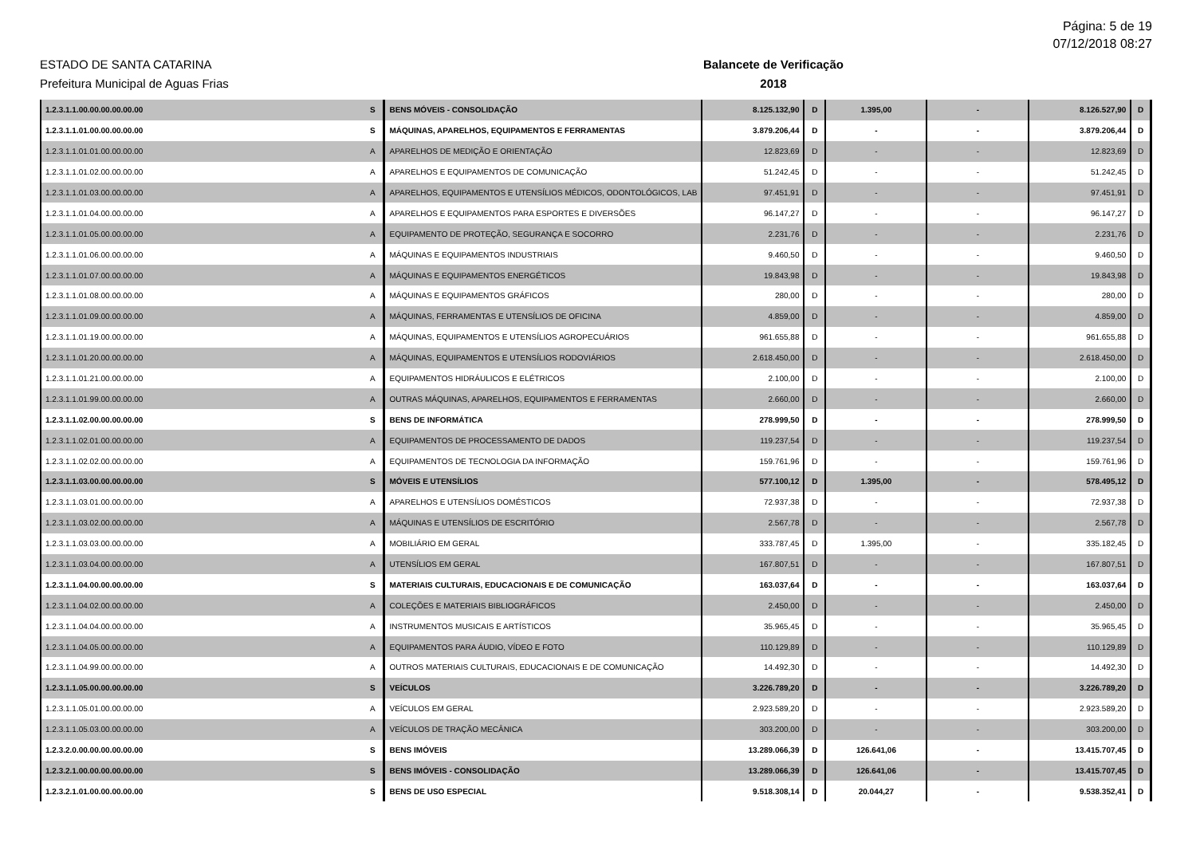Página: 5 de 19
07/12/2018 08:27
ESTADO DE SANTA CATARINA
Prefeitura Municipal de Aguas Frias
Balancete de Verificação
2018
| 1.2.3.1.1.00.00.00.00.00.00 | S | BENS MÓVEIS - CONSOLIDAÇÃO | 8.125.132,90 | D | 1.395,00 | - | 8.126.527,90 | D |
| 1.2.3.1.1.01.00.00.00.00.00 | S | MÁQUINAS, APARELHOS, EQUIPAMENTOS E FERRAMENTAS | 3.879.206,44 | D | - | - | 3.879.206,44 | D |
| 1.2.3.1.1.01.01.00.00.00.00 | A | APARELHOS DE MEDIÇÃO E ORIENTAÇÃO | 12.823,69 | D | - | - | 12.823,69 | D |
| 1.2.3.1.1.01.02.00.00.00.00 | A | APARELHOS E EQUIPAMENTOS DE COMUNICAÇÃO | 51.242,45 | D | - | - | 51.242,45 | D |
| 1.2.3.1.1.01.03.00.00.00.00 | A | APARELHOS, EQUIPAMENTOS E UTENSÍLIOS MÉDICOS, ODONTOLÓGICOS, LAB | 97.451,91 | D | - | - | 97.451,91 | D |
| 1.2.3.1.1.01.04.00.00.00.00 | A | APARELHOS E EQUIPAMENTOS PARA ESPORTES E DIVERSÕES | 96.147,27 | D | - | - | 96.147,27 | D |
| 1.2.3.1.1.01.05.00.00.00.00 | A | EQUIPAMENTO DE PROTEÇÃO, SEGURANÇA E SOCORRO | 2.231,76 | D | - | - | 2.231,76 | D |
| 1.2.3.1.1.01.06.00.00.00.00 | A | MÁQUINAS E EQUIPAMENTOS INDUSTRIAIS | 9.460,50 | D | - | - | 9.460,50 | D |
| 1.2.3.1.1.01.07.00.00.00.00 | A | MÁQUINAS E EQUIPAMENTOS ENERGÉTICOS | 19.843,98 | D | - | - | 19.843,98 | D |
| 1.2.3.1.1.01.08.00.00.00.00 | A | MÁQUINAS E EQUIPAMENTOS GRÁFICOS | 280,00 | D | - | - | 280,00 | D |
| 1.2.3.1.1.01.09.00.00.00.00 | A | MÁQUINAS, FERRAMENTAS E UTENSÍLIOS DE OFICINA | 4.859,00 | D | - | - | 4.859,00 | D |
| 1.2.3.1.1.01.19.00.00.00.00 | A | MÁQUINAS, EQUIPAMENTOS E UTENSÍLIOS AGROPECUÁRIOS | 961.655,88 | D | - | - | 961.655,88 | D |
| 1.2.3.1.1.01.20.00.00.00.00 | A | MÁQUINAS, EQUIPAMENTOS E UTENSÍLIOS RODOVIÁRIOS | 2.618.450,00 | D | - | - | 2.618.450,00 | D |
| 1.2.3.1.1.01.21.00.00.00.00 | A | EQUIPAMENTOS HIDRÁULICOS E ELÉTRICOS | 2.100,00 | D | - | - | 2.100,00 | D |
| 1.2.3.1.1.01.99.00.00.00.00 | A | OUTRAS MÁQUINAS, APARELHOS, EQUIPAMENTOS E FERRAMENTAS | 2.660,00 | D | - | - | 2.660,00 | D |
| 1.2.3.1.1.02.00.00.00.00.00 | S | BENS DE INFORMÁTICA | 278.999,50 | D | - | - | 278.999,50 | D |
| 1.2.3.1.1.02.01.00.00.00.00 | A | EQUIPAMENTOS DE PROCESSAMENTO DE DADOS | 119.237,54 | D | - | - | 119.237,54 | D |
| 1.2.3.1.1.02.02.00.00.00.00 | A | EQUIPAMENTOS DE TECNOLOGIA DA INFORMAÇÃO | 159.761,96 | D | - | - | 159.761,96 | D |
| 1.2.3.1.1.03.00.00.00.00.00 | S | MÓVEIS E UTENSÍLIOS | 577.100,12 | D | 1.395,00 | - | 578.495,12 | D |
| 1.2.3.1.1.03.01.00.00.00.00 | A | APARELHOS E UTENSÍLIOS DOMÉSTICOS | 72.937,38 | D | - | - | 72.937,38 | D |
| 1.2.3.1.1.03.02.00.00.00.00 | A | MÁQUINAS E UTENSÍLIOS DE ESCRITÓRIO | 2.567,78 | D | - | - | 2.567,78 | D |
| 1.2.3.1.1.03.03.00.00.00.00 | A | MOBILIÁRIO EM GERAL | 333.787,45 | D | 1.395,00 | - | 335.182,45 | D |
| 1.2.3.1.1.03.04.00.00.00.00 | A | UTENSÍLIOS EM GERAL | 167.807,51 | D | - | - | 167.807,51 | D |
| 1.2.3.1.1.04.00.00.00.00.00 | S | MATERIAIS CULTURAIS, EDUCACIONAIS E DE COMUNICAÇÃO | 163.037,64 | D | - | - | 163.037,64 | D |
| 1.2.3.1.1.04.02.00.00.00.00 | A | COLEÇÕES E MATERIAIS BIBLIOGRÁFICOS | 2.450,00 | D | - | - | 2.450,00 | D |
| 1.2.3.1.1.04.04.00.00.00.00 | A | INSTRUMENTOS MUSICAIS E ARTÍSTICOS | 35.965,45 | D | - | - | 35.965,45 | D |
| 1.2.3.1.1.04.05.00.00.00.00 | A | EQUIPAMENTOS PARA ÁUDIO, VÍDEO E FOTO | 110.129,89 | D | - | - | 110.129,89 | D |
| 1.2.3.1.1.04.99.00.00.00.00 | A | OUTROS MATERIAIS CULTURAIS, EDUCACIONAIS E DE COMUNICAÇÃO | 14.492,30 | D | - | - | 14.492,30 | D |
| 1.2.3.1.1.05.00.00.00.00.00 | S | VEÍCULOS | 3.226.789,20 | D | - | - | 3.226.789,20 | D |
| 1.2.3.1.1.05.01.00.00.00.00 | A | VEÍCULOS EM GERAL | 2.923.589,20 | D | - | - | 2.923.589,20 | D |
| 1.2.3.1.1.05.03.00.00.00.00 | A | VEÍCULOS DE TRAÇÃO MECÂNICA | 303.200,00 | D | - | - | 303.200,00 | D |
| 1.2.3.2.0.00.00.00.00.00.00 | S | BENS IMÓVEIS | 13.289.066,39 | D | 126.641,06 | - | 13.415.707,45 | D |
| 1.2.3.2.1.00.00.00.00.00.00 | S | BENS IMÓVEIS - CONSOLIDAÇÃO | 13.289.066,39 | D | 126.641,06 | - | 13.415.707,45 | D |
| 1.2.3.2.1.01.00.00.00.00.00 | S | BENS DE USO ESPECIAL | 9.518.308,14 | D | 20.044,27 | - | 9.538.352,41 | D |